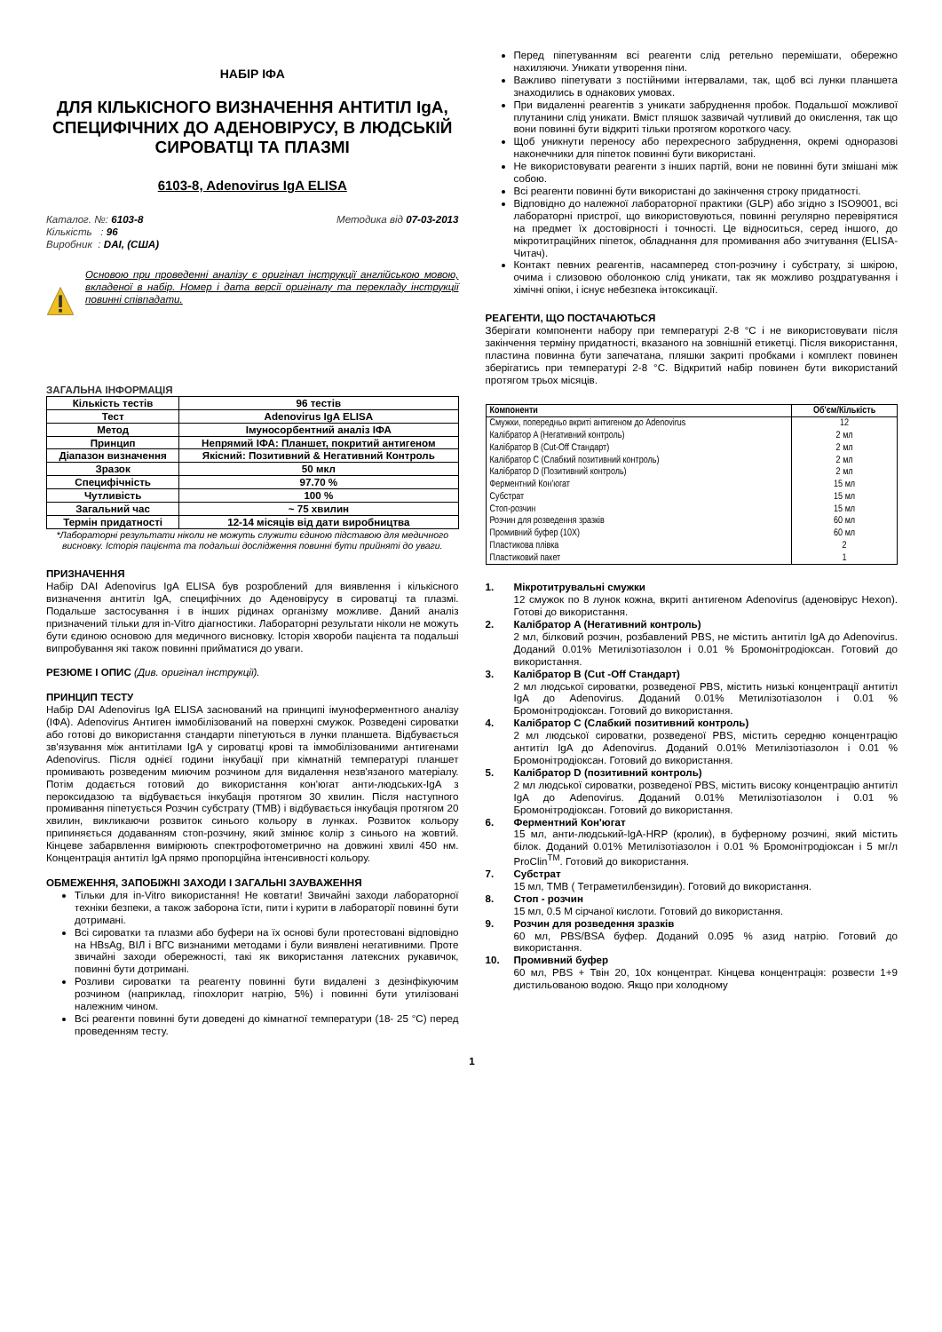НАБІР ІФА
ДЛЯ КІЛЬКІСНОГО ВИЗНАЧЕННЯ АНТИТІЛ IgA, СПЕЦИФІЧНИХ ДО АДЕНОВІРУСУ, В ЛЮДСЬКІЙ СИРОВАТЦІ ТА ПЛАЗМІ
6103-8, Adenovirus IgA ELISA
Каталог. №: 6103-8 Методика від 07-03-2013
Кількість : 96
Виробник : DAI, (США)
Основою при проведенні аналізу є оригінал інструкції англійською мовою, вкладеної в набір. Номер і дата версії оригіналу та перекладу інструкції повинні співпадати.
ЗАГАЛЬНА ІНФОРМАЦІЯ
| Кількість тестів | 96 тестів |
| Тест | Adenovirus IgA ELISA |
| Метод | Імуносорбентний аналіз ІФА |
| Принцип | Непрямий ІФА: Планшет, покритий антигеном |
| Діапазон визначення | Якісний: Позитивний & Негативний Контроль |
| Зразок | 50 мкл |
| Специфічність | 97.70 % |
| Чутливість | 100 % |
| Загальний час | ~ 75 хвилин |
| Термін придатності | 12-14 місяців від дати виробництва |
*Лабораторні результати ніколи не можуть служити єдиною підставою для медичного висновку. Історія пацієнта та подальші дослідження повинні бути прийняті до уваги.
ПРИЗНАЧЕННЯ
Набір DAI Adenovirus IgA ELISA був розроблений для виявлення і кількісного визначення антитіл IgA, специфічних до Аденовірусу в сироватці та плазмі. Подальше застосування і в інших рідинах організму можливе. Даний аналіз призначений тільки для in-Vitro діагностики. Лабораторні результати ніколи не можуть бути єдиною основою для медичного висновку. Історія хвороби пацієнта та подальші випробування які також повинні прийматися до уваги.
РЕЗЮМЕ І ОПИС (Див. оригінал інструкції).
ПРИНЦИП ТЕСТУ
Набір DAI Adenovirus IgA ELISA заснований на принципі імуноферментного аналізу (ІФА). Adenovirus Антиген іммобілізований на поверхні смужок. Розведені сироватки або готові до використання стандарти піпетуються в лунки планшета. Відбувається зв'язування між антитілами IgA у сироватці крові та іммобілізованими антигенами Adenovirus. Після однієї години інкубації при кімнатній температурі планшет промивають розведеним миючим розчином для видалення незв'язаного матеріалу. Потім додається готовий до використання кон'югат анти-людських-IgA з пероксидазою та відбувається інкубація протягом 30 хвилин. Після наступного промивання піпетується Розчин субстрату (TMB) і відбувається інкубація протягом 20 хвилин, викликаючи розвиток синього кольору в лунках. Розвиток кольору припиняється додаванням стоп-розчину, який змінює колір з синього на жовтий. Кінцеве забарвлення вимірюють спектрофотометрично на довжині хвилі 450 нм. Концентрація антитіл IgA прямо пропорційна інтенсивності кольору.
ОБМЕЖЕННЯ, ЗАПОБІЖНІ ЗАХОДИ І ЗАГАЛЬНІ ЗАУВАЖЕННЯ
Тільки для in-Vitro використання! Не ковтати! Звичайні заходи лабораторної техніки безпеки, а також заборона їсти, пити і курити в лабораторії повинні бути дотримані.
Всі сироватки та плазми або буфери на їх основі були протестовані відповідно на HBsAg, ВІЛ і ВГС визнаними методами і були виявлені негативними. Проте звичайні заходи обережності, такі як використання латексних рукавичок, повинні бути дотримані.
Розливи сироватки та реагенту повинні бути видалені з дезінфікуючим розчином (наприклад, гіпохлорит натрію, 5%) і повинні бути утилізовані належним чином.
Всі реагенти повинні бути доведені до кімнатної температури (18- 25 °C) перед проведенням тесту.
Перед піпетуванням всі реагенти слід ретельно перемішати, обережно нахиляючи. Уникати утворення піни.
Важливо піпетувати з постійними інтервалами, так, щоб всі лунки планшета знаходились в однакових умовах.
При видаленні реагентів з уникати забруднення пробок. Подальшої можливої плутанини слід уникати. Вміст пляшок зазвичай чутливий до окислення, так що вони повинні бути відкриті тільки протягом короткого часу.
Щоб уникнути переносу або перехресного забруднення, окремі одноразові наконечники для піпеток повинні бути використані.
Не використовувати реагенти з інших партій, вони не повинні бути змішані між собою.
Всі реагенти повинні бути використані до закінчення строку придатності.
Відповідно до належної лабораторної практики (GLP) або згідно з ISO9001, всі лабораторні пристрої, що використовуються, повинні регулярно перевірятися на предмет їх достовірності і точності. Це відноситься, серед іншого, до мікротитраційних піпеток, обладнання для промивання або зчитування (ELISA-Читач).
Контакт певних реагентів, насамперед стоп-розчину і субстрату, зі шкірою, очима і слизовою оболонкою слід уникати, так як можливо роздратування і хімічні опіки, і існує небезпека інтоксикації.
РЕАГЕНТИ, ЩО ПОСТАЧАЮТЬСЯ
Зберігати компоненти набору при температурі 2-8 °C і не використовувати після закінчення терміну придатності, вказаного на зовнішній етикетці. Після використання, пластина повинна бути запечатана, пляшки закриті пробками і комплект повинен зберігатись при температурі 2-8 °C. Відкритий набір повинен бути використаний протягом трьох місяців.
| Компоненти | Об'єм/Кількість |
| --- | --- |
| Смужки, попередньо вкриті антигеном до Adenovirus | 12 |
| Калібратор A (Негативний контроль) | 2 мл |
| Калібратор B (Cut-Off Стандарт) | 2 мл |
| Калібратор C (Слабкий позитивний контроль) | 2 мл |
| Калібратор D (Позитивний контроль) | 2 мл |
| Ферментний Кон'югат | 15 мл |
| Субстрат | 15 мл |
| Стоп-розчин | 15 мл |
| Розчин для розведення зразків | 60 мл |
| Промивний буфер (10X) | 60 мл |
| Пластикова плівка | 2 |
| Пластиковий пакет | 1 |
1. Мікротитрувальні смужки
12 смужок по 8 лунок кожна, вкриті антигеном Adenovirus (аденовірус Hexon). Готові до використання.
2. Калібратор A (Негативний контроль)
2 мл, білковий розчин, розбавлений PBS, не містить антитіл IgA до Adenovirus. Доданий 0.01% Метилізотіазолон і 0.01 % Бромонітродіоксан. Готовий до використання.
3. Калібратор B (Cut -Off Стандарт)
2 мл людської сироватки, розведеної PBS, містить низькі концентрації антитіл IgA до Adenovirus. Доданий 0.01% Метилізотіазолон і 0.01 % Бромонітродіоксан. Готовий до використання.
4. Калібратор C (Слабкий позитивний контроль)
2 мл людської сироватки, розведеної PBS, містить середню концентрацію антитіл IgA до Adenovirus. Доданий 0.01% Метилізотіазолон і 0.01 % Бромонітродіоксан. Готовий до використання.
5. Калібратор D (позитивний контроль)
2 мл людської сироватки, розведеної PBS, містить високу концентрацію антитіл IgA до Adenovirus. Доданий 0.01% Метилізотіазолон і 0.01 % Бромонітродіоксан. Готовий до використання.
6. Ферментний Кон'югат
15 мл, анти-людський-IgA-HRP (кролик), в буферному розчині, який містить білок. Доданий 0.01% Метилізотіазолон і 0.01 % Бромонітродіоксан і 5 мг/л ProClin<sup>TM</sup>. Готовий до використання.
7. Субстрат
15 мл, TMB ( Тетраметилбензидин). Готовий до використання.
8. Стоп - розчин
15 мл, 0.5 M сірчаної кислоти. Готовий до використання.
9. Розчин для розведення зразків
60 мл, PBS/BSA буфер. Доданий 0.095 % азид натрію. Готовий до використання.
10. Промивний буфер
60 мл, PBS + Твін 20, 10х концентрат. Кінцева концентрація: розвести 1+9 дистильованою водою. Якщо при холодному
1